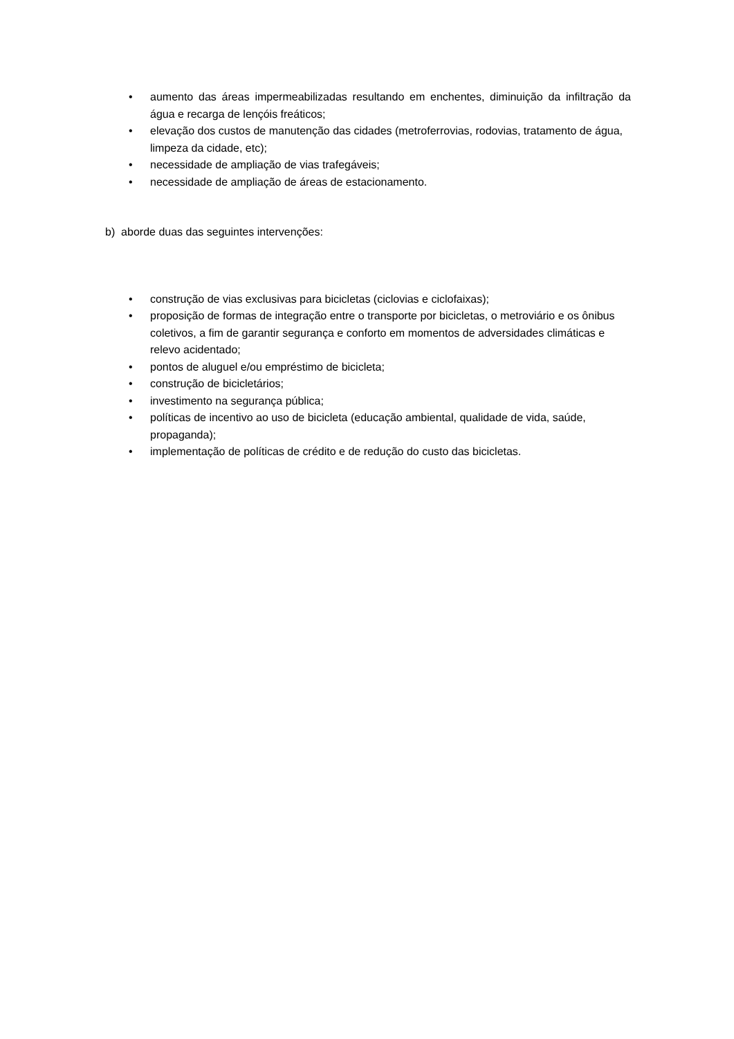• aumento das áreas impermeabilizadas resultando em enchentes, diminuição da infiltração da água e recarga de lençóis freáticos;
• elevação dos custos de manutenção das cidades (metroferrovias, rodovias, tratamento de água, limpeza da cidade, etc);
• necessidade de ampliação de vias trafegáveis;
• necessidade de ampliação de áreas de estacionamento.
b) aborde duas das seguintes intervenções:
• construção de vias exclusivas para bicicletas (ciclovias e ciclofaixas);
• proposição de formas de integração entre o transporte por bicicletas, o metroviário e os ônibus coletivos, a fim de garantir segurança e conforto em momentos de adversidades climáticas e relevo acidentado;
• pontos de aluguel e/ou empréstimo de bicicleta;
• construção de bicicletários;
• investimento na segurança pública;
• políticas de incentivo ao uso de bicicleta (educação ambiental, qualidade de vida, saúde, propaganda);
• implementação de políticas de crédito e de redução do custo das bicicletas.